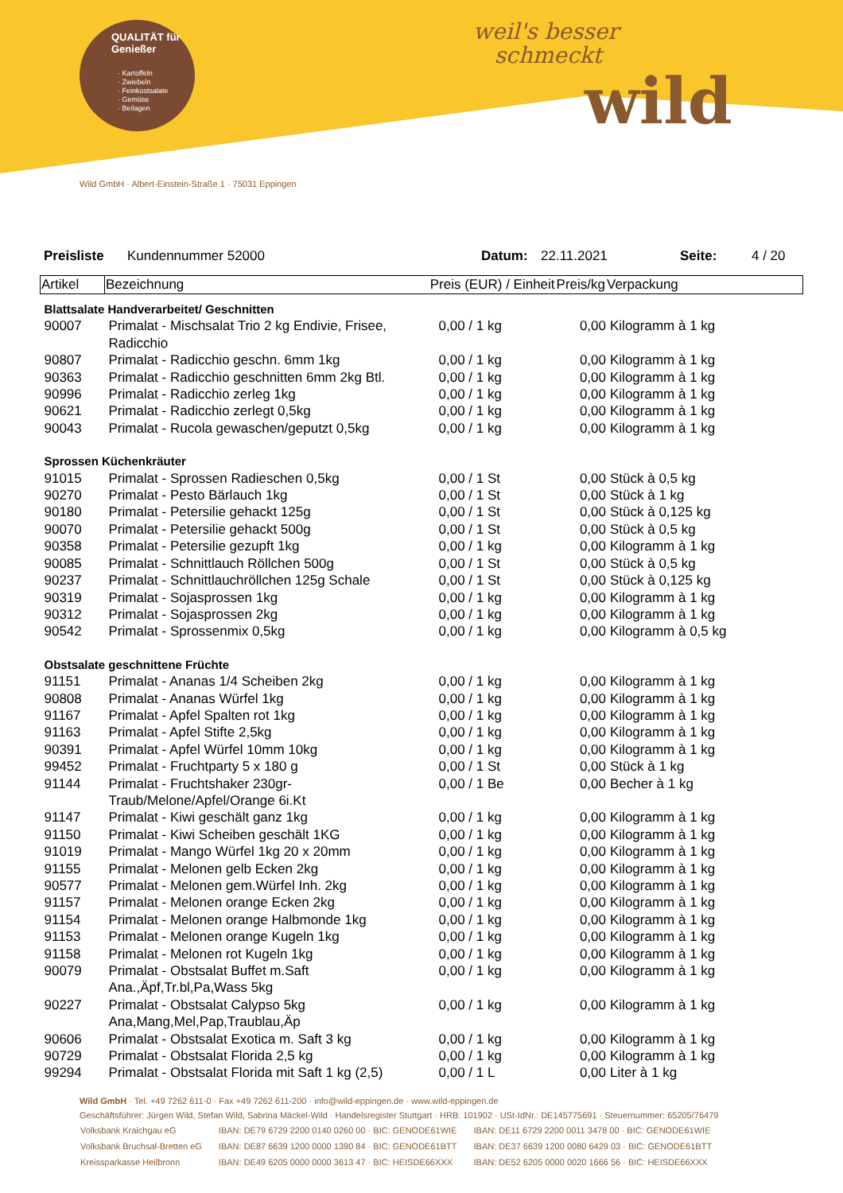QUALITÄT für Genießer
· Kartoffeln
· Zwiebeln
· Feinkostsalate
· Gemüse
· Beilagen
weil's besser
schmeckt
wild
Wild GmbH · Albert-Einstein-Straße 1 · 75031 Eppingen
Preisliste Kundennummer 52000 Datum: 22.11.2021 Seite: 4 / 20
| Artikel | Bezeichnung Preis (EUR) / Einheit | | Preis/kg | Verpackung |
| --- | --- | --- | --- | --- |
| Blattsalate Handverarbeitet/ Geschnitten | | | | |
| 90007 | Primalat - Mischsalat Trio 2 kg Endivie, Frisee, Radicchio | 0,00 / 1 kg | 0,00 | Kilogramm à 1 kg |
| 90807 | Primalat - Radicchio geschn. 6mm 1kg | 0,00 / 1 kg | 0,00 | Kilogramm à 1 kg |
| 90363 | Primalat - Radicchio geschnitten 6mm 2kg Btl. | 0,00 / 1 kg | 0,00 | Kilogramm à 1 kg |
| 90996 | Primalat - Radicchio zerleg 1kg | 0,00 / 1 kg | 0,00 | Kilogramm à 1 kg |
| 90621 | Primalat - Radicchio zerlegt 0,5kg | 0,00 / 1 kg | 0,00 | Kilogramm à 1 kg |
| 90043 | Primalat - Rucola gewaschen/geputzt 0,5kg | 0,00 / 1 kg | 0,00 | Kilogramm à 1 kg |
| Sprossen Küchenkräuter | | | | |
| 91015 | Primalat - Sprossen Radieschen 0,5kg | 0,00 / 1 St | 0,00 | Stück à 0,5 kg |
| 90270 | Primalat - Pesto Bärlauch 1kg | 0,00 / 1 St | 0,00 | Stück à 1 kg |
| 90180 | Primalat - Petersilie gehackt 125g | 0,00 / 1 St | 0,00 | Stück à 0,125 kg |
| 90070 | Primalat - Petersilie gehackt 500g | 0,00 / 1 St | 0,00 | Stück à 0,5 kg |
| 90358 | Primalat - Petersilie gezupft 1kg | 0,00 / 1 kg | 0,00 | Kilogramm à 1 kg |
| 90085 | Primalat - Schnittlauch Röllchen 500g | 0,00 / 1 St | 0,00 | Stück à 0,5 kg |
| 90237 | Primalat - Schnittlauchröllchen 125g Schale | 0,00 / 1 St | 0,00 | Stück à 0,125 kg |
| 90319 | Primalat - Sojasprossen 1kg | 0,00 / 1 kg | 0,00 | Kilogramm à 1 kg |
| 90312 | Primalat - Sojasprossen 2kg | 0,00 / 1 kg | 0,00 | Kilogramm à 1 kg |
| 90542 | Primalat - Sprossenmix 0,5kg | 0,00 / 1 kg | 0,00 | Kilogramm à 0,5 kg |
| Obstsalate geschnittene Früchte | | | | |
| 91151 | Primalat - Ananas 1/4 Scheiben 2kg | 0,00 / 1 kg | 0,00 | Kilogramm à 1 kg |
| 90808 | Primalat - Ananas Würfel 1kg | 0,00 / 1 kg | 0,00 | Kilogramm à 1 kg |
| 91167 | Primalat - Apfel Spalten rot 1kg | 0,00 / 1 kg | 0,00 | Kilogramm à 1 kg |
| 91163 | Primalat - Apfel Stifte 2,5kg | 0,00 / 1 kg | 0,00 | Kilogramm à 1 kg |
| 90391 | Primalat - Apfel Würfel 10mm 10kg | 0,00 / 1 kg | 0,00 | Kilogramm à 1 kg |
| 99452 | Primalat - Fruchtparty 5 x 180 g | 0,00 / 1 St | 0,00 | Stück à 1 kg |
| 91144 | Primalat - Fruchtshaker 230gr-Traub/Melone/Apfel/Orange 6i.Kt | 0,00 / 1 Be | 0,00 | Becher à 1 kg |
| 91147 | Primalat - Kiwi geschält ganz 1kg | 0,00 / 1 kg | 0,00 | Kilogramm à 1 kg |
| 91150 | Primalat - Kiwi Scheiben geschält 1KG | 0,00 / 1 kg | 0,00 | Kilogramm à 1 kg |
| 91019 | Primalat - Mango Würfel 1kg 20 x 20mm | 0,00 / 1 kg | 0,00 | Kilogramm à 1 kg |
| 91155 | Primalat - Melonen gelb Ecken 2kg | 0,00 / 1 kg | 0,00 | Kilogramm à 1 kg |
| 90577 | Primalat - Melonen gem.Würfel Inh. 2kg | 0,00 / 1 kg | 0,00 | Kilogramm à 1 kg |
| 91157 | Primalat - Melonen orange Ecken 2kg | 0,00 / 1 kg | 0,00 | Kilogramm à 1 kg |
| 91154 | Primalat - Melonen orange Halbmonde 1kg | 0,00 / 1 kg | 0,00 | Kilogramm à 1 kg |
| 91153 | Primalat - Melonen orange Kugeln 1kg | 0,00 / 1 kg | 0,00 | Kilogramm à 1 kg |
| 91158 | Primalat - Melonen rot Kugeln 1kg | 0,00 / 1 kg | 0,00 | Kilogramm à 1 kg |
| 90079 | Primalat - Obstsalat Buffet m.Saft Ana.,Äpf,Tr.bl,Pa,Wass 5kg | 0,00 / 1 kg | 0,00 | Kilogramm à 1 kg |
| 90227 | Primalat - Obstsalat Calypso 5kg Ana,Mang,Mel,Pap,Traublau,Äp | 0,00 / 1 kg | 0,00 | Kilogramm à 1 kg |
| 90606 | Primalat - Obstsalat Exotica m. Saft 3 kg | 0,00 / 1 kg | 0,00 | Kilogramm à 1 kg |
| 90729 | Primalat - Obstsalat Florida 2,5 kg | 0,00 / 1 kg | 0,00 | Kilogramm à 1 kg |
| 99294 | Primalat - Obstsalat Florida mit Saft 1 kg (2,5) | 0,00 / 1 L | 0,00 | Liter à 1 kg |
Wild GmbH · Tel. +49 7262 611-0 · Fax +49 7262 611-200 · info@wild-eppingen.de · www.wild-eppingen.de
Geschäftsführer: Jürgen Wild, Stefan Wild, Sabrina Mäckel-Wild · Handelsregister Stuttgart · HRB: 101902 · USt-IdNr.: DE145775691 · Steuernummer: 65205/76479
| Volksbank Kraichgau eG | IBAN: DE79 6729 2200 0140 0260 00 · BIC: GENODE61WIE | IBAN: DE11 6729 2200 0011 3478 00 · BIC: GENODE61WIE |
| Volksbank Bruchsal-Bretten eG | IBAN: DE87 6639 1200 0000 1390 84 · BIC: GENODE61BTT | IBAN: DE37 6639 1200 0080 6429 03 · BIC: GENODE61BTT |
| Kreissparkasse Heilbronn | IBAN: DE49 6205 0000 0000 3613 47 · BIC: HEISDE66XXX | IBAN: DE52 6205 0000 0020 1666 56 · BIC: HEISDE66XXX |